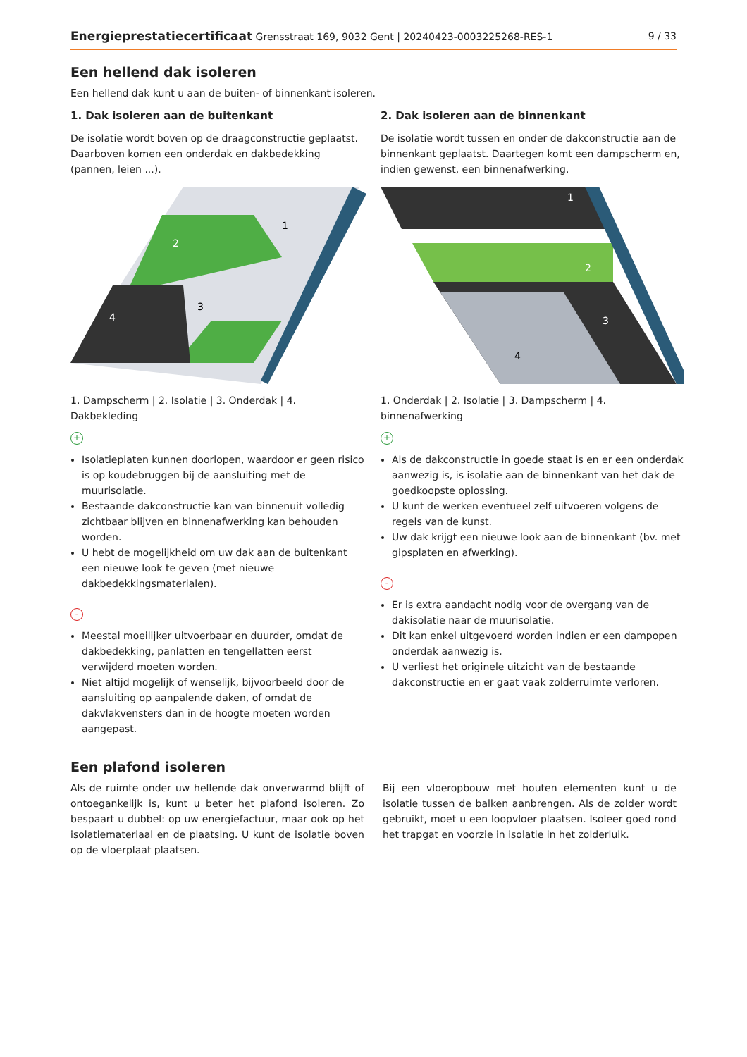Energieprestatiecertificaat Grensstraat 169, 9032 Gent | 20240423-0003225268-RES-1 9 / 33
Een hellend dak isoleren
Een hellend dak kunt u aan de buiten- of binnenkant isoleren.
1. Dak isoleren aan de buitenkant
De isolatie wordt boven op de draagconstructie geplaatst. Daarboven komen een onderdak en dakbedekking (pannen, leien ...).
1
2
3
4
1. Dampscherm | 2. Isolatie | 3. Onderdak | 4. Dakbekleding
+
Isolatieplaten kunnen doorlopen, waardoor er geen risico is op koudebruggen bij de aansluiting met de muurisolatie.
Bestaande dakconstructie kan van binnenuit volledig zichtbaar blijven en binnenafwerking kan behouden worden.
U hebt de mogelijkheid om uw dak aan de buitenkant een nieuwe look te geven (met nieuwe dakbedekkingsmaterialen).
-
Meestal moeilijker uitvoerbaar en duurder, omdat de dakbedekking, panlatten en tengellatten eerst verwijderd moeten worden.
Niet altijd mogelijk of wenselijk, bijvoorbeeld door de aansluiting op aanpalende daken, of omdat de dakvlakvensters dan in de hoogte moeten worden aangepast.
2. Dak isoleren aan de binnenkant
De isolatie wordt tussen en onder de dakconstructie aan de binnenkant geplaatst. Daartegen komt een dampscherm en, indien gewenst, een binnenafwerking.
1
2
3
4
1. Onderdak | 2. Isolatie | 3. Dampscherm | 4. binnenafwerking
+
Als de dakconstructie in goede staat is en er een onderdak aanwezig is, is isolatie aan de binnenkant van het dak de goedkoopste oplossing.
U kunt de werken eventueel zelf uitvoeren volgens de regels van de kunst.
Uw dak krijgt een nieuwe look aan de binnenkant (bv. met gipsplaten en afwerking).
-
Er is extra aandacht nodig voor de overgang van de dakisolatie naar de muurisolatie.
Dit kan enkel uitgevoerd worden indien er een dampopen onderdak aanwezig is.
U verliest het originele uitzicht van de bestaande dakconstructie en er gaat vaak zolderruimte verloren.
Een plafond isoleren
Als de ruimte onder uw hellende dak onverwarmd blijft of ontoegankelijk is, kunt u beter het plafond isoleren. Zo bespaart u dubbel: op uw energiefactuur, maar ook op het isolatiemateriaal en de plaatsing. U kunt de isolatie boven op de vloerplaat plaatsen.
Bij een vloeropbouw met houten elementen kunt u de isolatie tussen de balken aanbrengen. Als de zolder wordt gebruikt, moet u een loopvloer plaatsen. Isoleer goed rond het trapgat en voorzie in isolatie in het zolderluik.